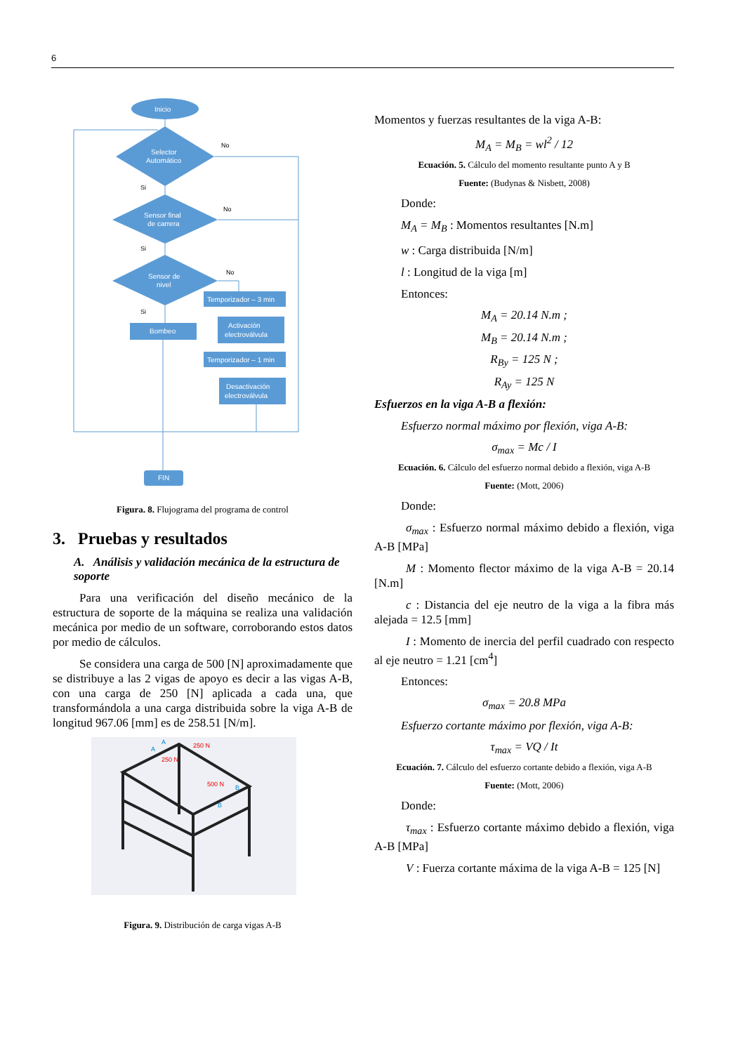6
Inicio
Selector
Automático
Sensor final
de carrera
Sensor de
nivel
Temporizador – 3 min
Bombeo
Activación
electroválvula
Temporizador – 1 min
Desactivación
electroválvula
FIN
No
No
No
Si
Si
Si
Figura. 8. Flujograma del programa de control
3. Pruebas y resultados
A. Análisis y validación mecánica de la estructura de soporte
Para una verificación del diseño mecánico de la estructura de soporte de la máquina se realiza una validación mecánica por medio de un software, corroborando estos datos por medio de cálculos.
Se considera una carga de 500 [N] aproximadamente que se distribuye a las 2 vigas de apoyo es decir a las vigas A-B, con una carga de 250 [N] aplicada a cada una, que transformándola a una carga distribuida sobre la viga A-B de longitud 967.06 [mm] es de 258.51 [N/m].
250 N
250 N
500 N
A
A
B
B
Figura. 9. Distribución de carga vigas A-B
Momentos y fuerzas resultantes de la viga A-B:
M<sub>A</sub> = M<sub>B</sub> = wl<sup>2</sup> / 12
Ecuación. 5. Cálculo del momento resultante punto A y B
Fuente: (Budynas & Nisbett, 2008)
Donde:
M<sub>A</sub> = M<sub>B</sub> : Momentos resultantes [N.m]
w : Carga distribuida [N/m]
l : Longitud de la viga [m]
Entonces:
M<sub>A</sub> = 20.14 N.m ;
M<sub>B</sub> = 20.14 N.m ;
R<sub>By</sub> = 125 N ;
R<sub>Ay</sub> = 125 N
Esfuerzos en la viga A-B a flexión:
Esfuerzo normal máximo por flexión, viga A-B:
σ<sub>max</sub> = Mc / I
Ecuación. 6. Cálculo del esfuerzo normal debido a flexión, viga A-B
Fuente: (Mott, 2006)
Donde:
σ<sub>max</sub> : Esfuerzo normal máximo debido a flexión, viga A-B [MPa]
M : Momento flector máximo de la viga A-B = 20.14 [N.m]
c : Distancia del eje neutro de la viga a la fibra más alejada = 12.5 [mm]
I : Momento de inercia del perfil cuadrado con respecto al eje neutro = 1.21 [cm<sup>4</sup>]
Entonces:
σ<sub>max</sub> = 20.8 MPa
Esfuerzo cortante máximo por flexión, viga A-B:
τ<sub>max</sub> = VQ / It
Ecuación. 7. Cálculo del esfuerzo cortante debido a flexión, viga A-B
Fuente: (Mott, 2006)
Donde:
τ<sub>max</sub> : Esfuerzo cortante máximo debido a flexión, viga A-B [MPa]
V : Fuerza cortante máxima de la viga A-B = 125 [N]